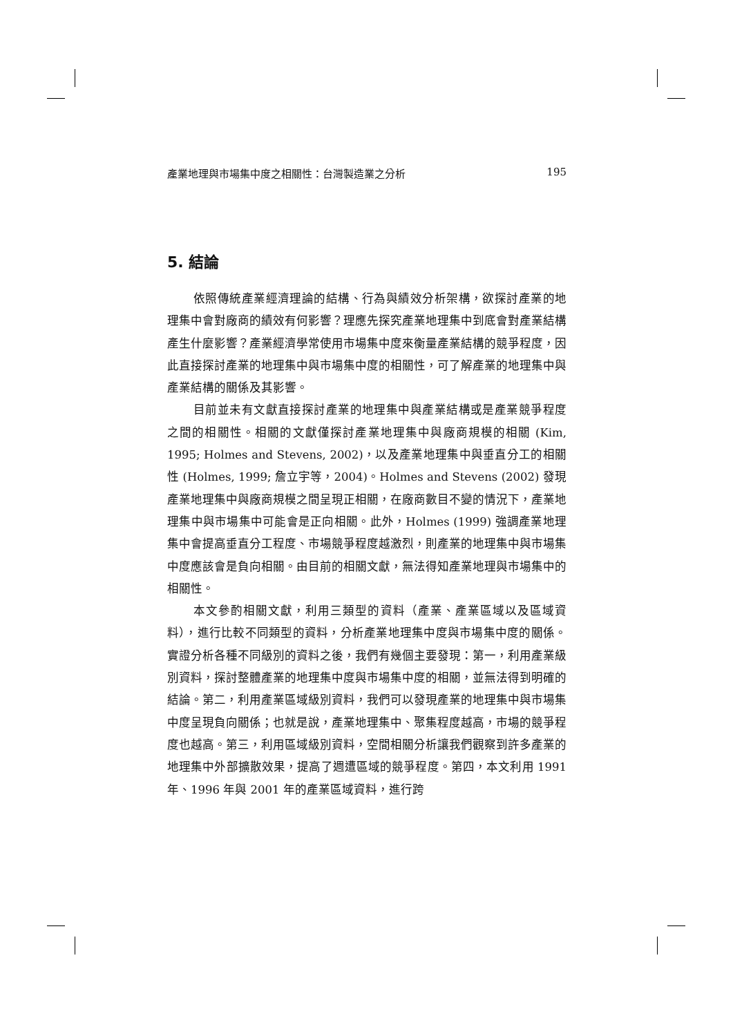產業地理與市場集中度之相關性：台灣製造業之分析 195
5. 結論
依照傳統產業經濟理論的結構、行為與績效分析架構，欲探討產業的地理集中會對廠商的績效有何影響？理應先探究產業地理集中到底會對產業結構產生什麼影響？產業經濟學常使用市場集中度來衡量產業結構的競爭程度，因此直接探討產業的地理集中與市場集中度的相關性，可了解產業的地理集中與產業結構的關係及其影響。
目前並未有文獻直接探討產業的地理集中與產業結構或是產業競爭程度之間的相關性。相關的文獻僅探討產業地理集中與廠商規模的相關 (Kim, 1995; Holmes and Stevens, 2002)，以及產業地理集中與垂直分工的相關性 (Holmes, 1999; 詹立宇等，2004)。Holmes and Stevens (2002) 發現產業地理集中與廠商規模之間呈現正相關，在廠商數目不變的情況下，產業地理集中與市場集中可能會是正向相關。此外，Holmes (1999) 強調產業地理集中會提高垂直分工程度、市場競爭程度越激烈，則產業的地理集中與市場集中度應該會是負向相關。由目前的相關文獻，無法得知產業地理與市場集中的相關性。
本文參酌相關文獻，利用三類型的資料（產業、產業區域以及區域資料），進行比較不同類型的資料，分析產業地理集中度與市場集中度的關係。實證分析各種不同級別的資料之後，我們有幾個主要發現：第一，利用產業級別資料，探討整體產業的地理集中度與市場集中度的相關，並無法得到明確的結論。第二，利用產業區域級別資料，我們可以發現產業的地理集中與市場集中度呈現負向關係；也就是說，產業地理集中、聚集程度越高，市場的競爭程度也越高。第三，利用區域級別資料，空間相關分析讓我們觀察到許多產業的地理集中外部擴散效果，提高了週遭區域的競爭程度。第四，本文利用 1991 年、1996 年與 2001 年的產業區域資料，進行跨